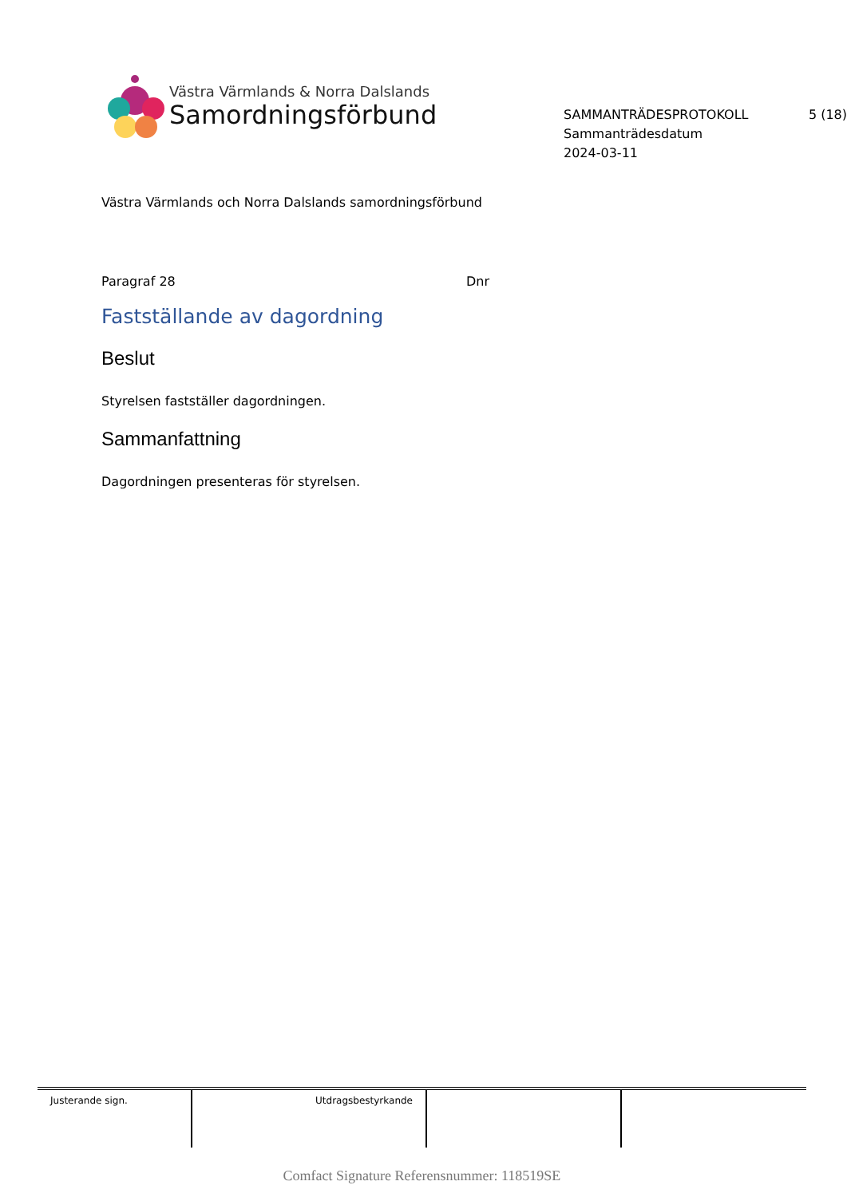Västra Värmlands & Norra Dalslands
Samordningsförbund
SAMMANTRÄDESPROTOKOLL 5 (18)
Sammanträdesdatum
2024-03-11
Västra Värmlands och Norra Dalslands samordningsförbund
Paragraf 28 Dnr
Fastställande av dagordning
Beslut
Styrelsen fastställer dagordningen.
Sammanfattning
Dagordningen presenteras för styrelsen.
| Justerande sign. | Utdragsbestyrkande | | |
Comfact Signature Referensnummer: 118519SE